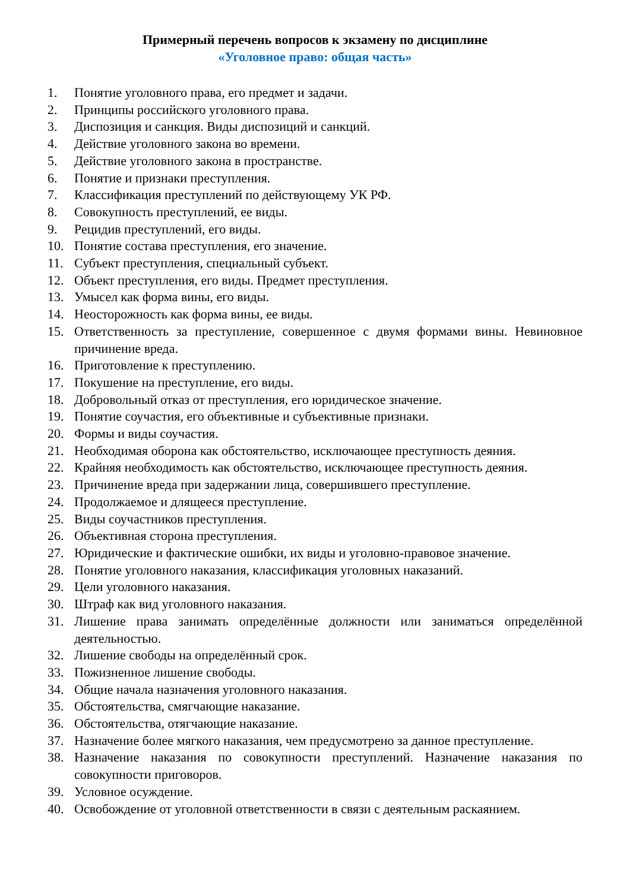Примерный перечень вопросов к экзамену по дисциплине
«Уголовное право: общая часть»
1. Понятие уголовного права, его предмет и задачи.
2. Принципы российского уголовного права.
3. Диспозиция и санкция. Виды диспозиций и санкций.
4. Действие уголовного закона во времени.
5. Действие уголовного закона в пространстве.
6. Понятие и признаки преступления.
7. Классификация преступлений по действующему УК РФ.
8. Совокупность преступлений, ее виды.
9. Рецидив преступлений, его виды.
10. Понятие состава преступления, его значение.
11. Субъект преступления, специальный субъект.
12. Объект преступления, его виды. Предмет преступления.
13. Умысел как форма вины, его виды.
14. Неосторожность как форма вины, ее виды.
15. Ответственность за преступление, совершенное с двумя формами вины. Невиновное причинение вреда.
16. Приготовление к преступлению.
17. Покушение на преступление, его виды.
18. Добровольный отказ от преступления, его юридическое значение.
19. Понятие соучастия, его объективные и субъективные признаки.
20. Формы и виды соучастия.
21. Необходимая оборона как обстоятельство, исключающее преступность деяния.
22. Крайняя необходимость как обстоятельство, исключающее преступность деяния.
23. Причинение вреда при задержании лица, совершившего преступление.
24. Продолжаемое и длящееся преступление.
25. Виды соучастников преступления.
26. Объективная сторона преступления.
27. Юридические и фактические ошибки, их виды и уголовно-правовое значение.
28. Понятие уголовного наказания, классификация уголовных наказаний.
29. Цели уголовного наказания.
30. Штраф как вид уголовного наказания.
31. Лишение права занимать определённые должности или заниматься определённой деятельностью.
32. Лишение свободы на определённый срок.
33. Пожизненное лишение свободы.
34. Общие начала назначения уголовного наказания.
35. Обстоятельства, смягчающие наказание.
36. Обстоятельства, отягчающие наказание.
37. Назначение более мягкого наказания, чем предусмотрено за данное преступление.
38. Назначение наказания по совокупности преступлений. Назначение наказания по совокупности приговоров.
39. Условное осуждение.
40. Освобождение от уголовной ответственности в связи с деятельным раскаянием.